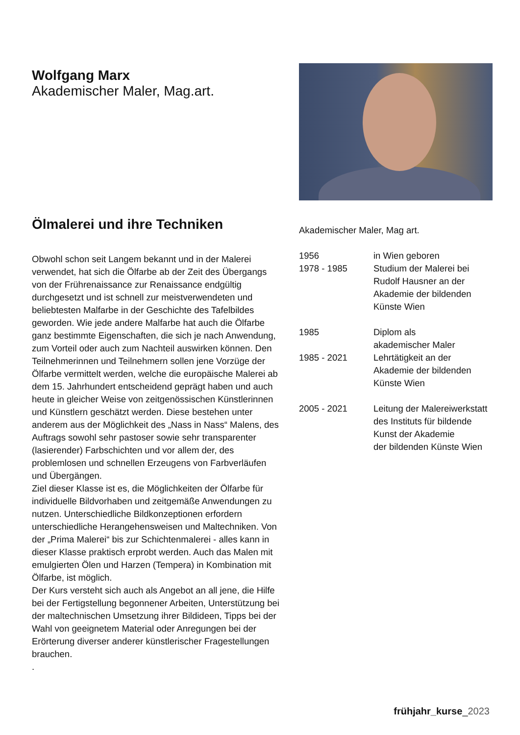Wolfgang Marx
Akademischer Maler, Mag.art.
Ölmalerei und ihre Techniken
Obwohl schon seit Langem bekannt und in der Malerei verwendet, hat sich die Ölfarbe ab der Zeit des Übergangs von der Frührenaissance zur Renaissance endgültig durchgesetzt und ist schnell zur meistverwendeten und beliebtesten Malfarbe in der Geschichte des Tafelbildes geworden. Wie jede andere Malfarbe hat auch die Ölfarbe ganz bestimmte Eigenschaften, die sich je nach Anwendung, zum Vorteil oder auch zum Nachteil auswirken können. Den Teilnehmerinnen und Teilnehmern sollen jene Vorzüge der Ölfarbe vermittelt werden, welche die europäische Malerei ab dem 15. Jahrhundert entscheidend geprägt haben und auch heute in gleicher Weise von zeitgenössischen Künstlerinnen und Künstlern geschätzt werden. Diese bestehen unter anderem aus der Möglichkeit des „Nass in Nass“ Malens, des Auftrags sowohl sehr pastoser sowie sehr transparenter (lasierender) Farbschichten und vor allem der, des problemlosen und schnellen Erzeugens von Farbverläufen und Übergängen.
Ziel dieser Klasse ist es, die Möglichkeiten der Ölfarbe für individuelle Bildvorhaben und zeitgemäße Anwendungen zu nutzen. Unterschiedliche Bildkonzeptionen erfordern unterschiedliche Herangehensweisen und Maltechniken. Von der „Prima Malerei“ bis zur Schichtenmalerei - alles kann in dieser Klasse praktisch erprobt werden. Auch das Malen mit emulgierten Ölen und Harzen (Tempera) in Kombination mit Ölfarbe, ist möglich.
Der Kurs versteht sich auch als Angebot an all jene, die Hilfe bei der Fertigstellung begonnener Arbeiten, Unterstützung bei der maltechnischen Umsetzung ihrer Bildideen, Tipps bei der Wahl von geeignetem Material oder Anregungen bei der Erörterung diverser anderer künstlerischer Fragestellungen brauchen.
.
Akademischer Maler, Mag art.
1956 in Wien geboren
1978 - 1985 Studium der Malerei bei
Rudolf Hausner an der
Akademie der bildenden
Künste Wien
1985 Diplom als
akademischer Maler
1985 - 2021 Lehrtätigkeit an der
Akademie der bildenden
Künste Wien
2005 - 2021 Leitung der Malereiwerkstatt
des Instituts für bildende
Kunst der Akademie
der bildenden Künste Wien
frühjahr_kurse_2023